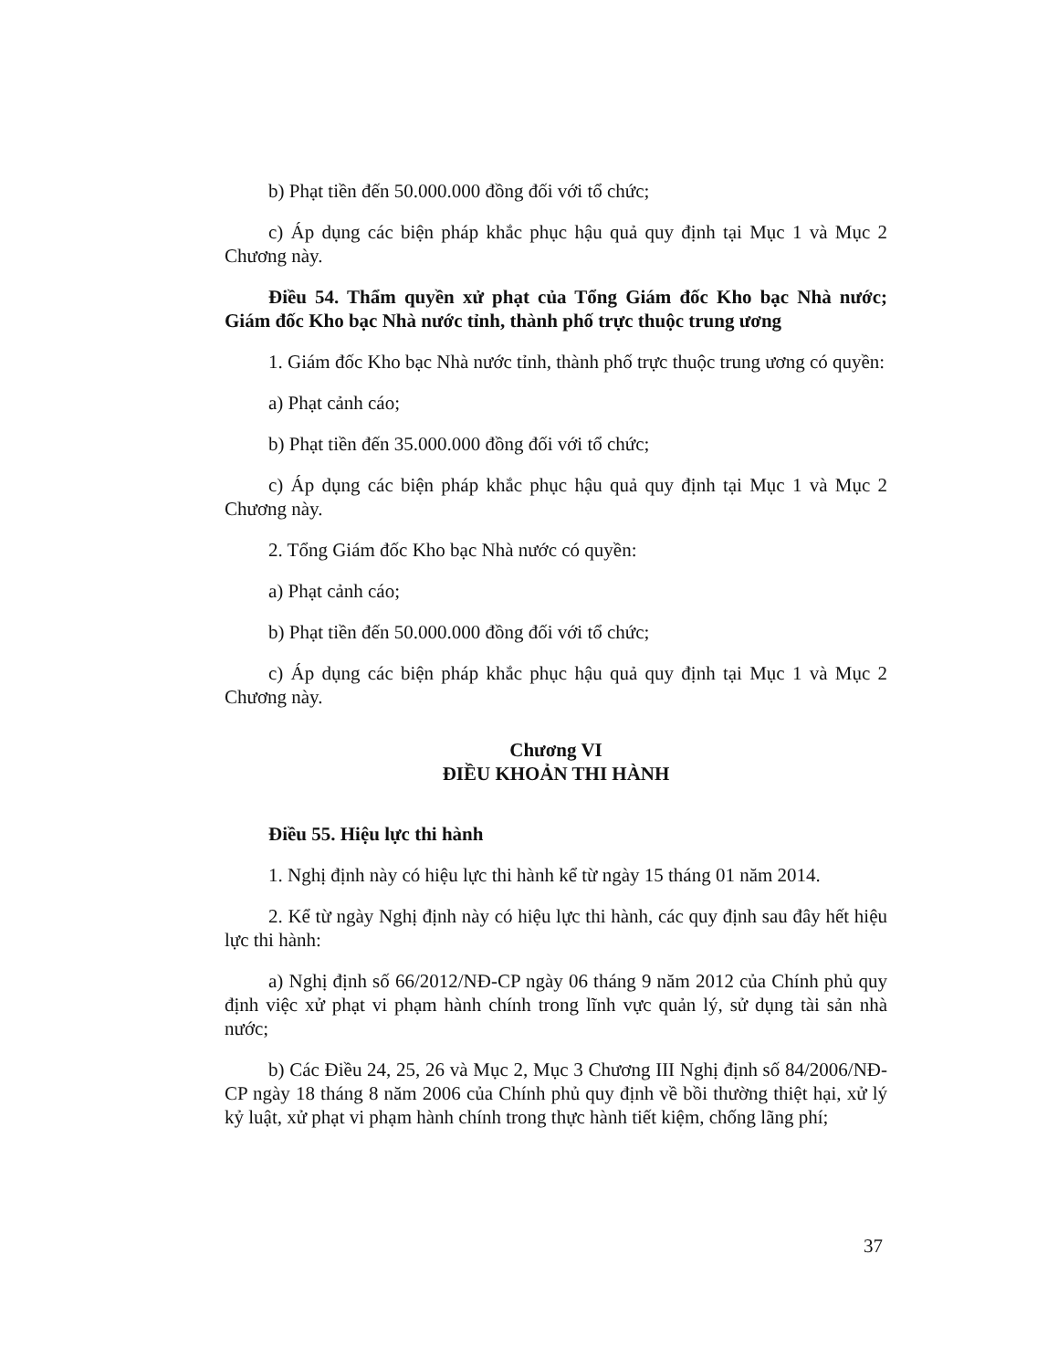b) Phạt tiền đến 50.000.000 đồng đối với tổ chức;
c) Áp dụng các biện pháp khắc phục hậu quả quy định tại Mục 1 và Mục 2 Chương này.
Điều 54. Thẩm quyền xử phạt của Tổng Giám đốc Kho bạc Nhà nước; Giám đốc Kho bạc Nhà nước tỉnh, thành phố trực thuộc trung ương
1. Giám đốc Kho bạc Nhà nước tỉnh, thành phố trực thuộc trung ương có quyền:
a) Phạt cảnh cáo;
b) Phạt tiền đến 35.000.000 đồng đối với tổ chức;
c) Áp dụng các biện pháp khắc phục hậu quả quy định tại Mục 1 và Mục 2 Chương này.
2. Tổng Giám đốc Kho bạc Nhà nước có quyền:
a) Phạt cảnh cáo;
b) Phạt tiền đến 50.000.000 đồng đối với tổ chức;
c) Áp dụng các biện pháp khắc phục hậu quả quy định tại Mục 1 và Mục 2 Chương này.
Chương VI
ĐIỀU KHOẢN THI HÀNH
Điều 55. Hiệu lực thi hành
1. Nghị định này có hiệu lực thi hành kể từ ngày 15 tháng 01 năm 2014.
2. Kể từ ngày Nghị định này có hiệu lực thi hành, các quy định sau đây hết hiệu lực thi hành:
a) Nghị định số 66/2012/NĐ-CP ngày 06 tháng 9 năm 2012 của Chính phủ quy định việc xử phạt vi phạm hành chính trong lĩnh vực quản lý, sử dụng tài sản nhà nước;
b) Các Điều 24, 25, 26 và Mục 2, Mục 3 Chương III Nghị định số 84/2006/NĐ-CP ngày 18 tháng 8 năm 2006 của Chính phủ quy định về bồi thường thiệt hại, xử lý kỷ luật, xử phạt vi phạm hành chính trong thực hành tiết kiệm, chống lãng phí;
37